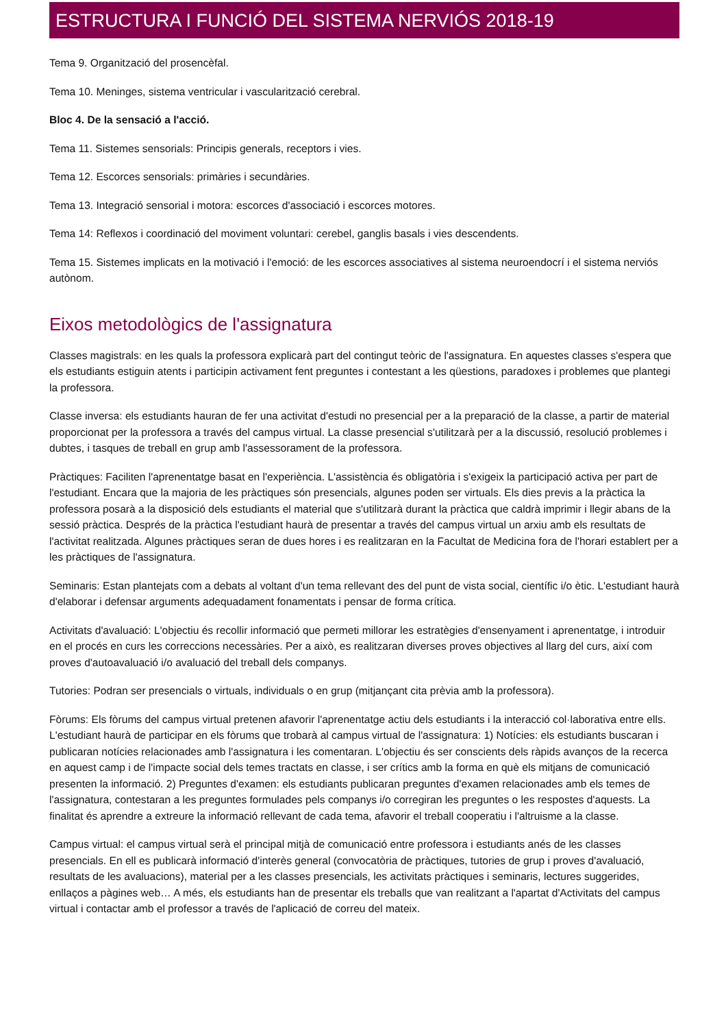ESTRUCTURA I FUNCIÓ DEL SISTEMA NERVIÓS 2018-19
Tema 9. Organització del prosencèfal.
Tema 10. Meninges, sistema ventricular i vascularització cerebral.
Bloc 4. De la sensació a l'acció.
Tema 11. Sistemes sensorials: Principis generals, receptors i vies.
Tema 12. Escorces sensorials: primàries i secundàries.
Tema 13. Integració sensorial i motora: escorces d'associació i escorces motores.
Tema 14: Reflexos i coordinació del moviment voluntari: cerebel, ganglis basals i vies descendents.
Tema 15. Sistemes implicats en la motivació i l'emoció: de les escorces associatives al sistema neuroendocrí i el sistema nerviós autònom.
Eixos metodològics de l'assignatura
Classes magistrals: en les quals la professora explicarà part del contingut teòric de l'assignatura. En aquestes classes s'espera que els estudiants estiguin atents i participin activament fent preguntes i contestant a les qüestions, paradoxes i problemes que plantegi la professora.
Classe inversa: els estudiants hauran de fer una activitat d'estudi no presencial per a la preparació de la classe, a partir de material proporcionat per la professora a través del campus virtual. La classe presencial s'utilitzarà per a la discussió, resolució problemes i dubtes, i tasques de treball en grup amb l'assessorament de la professora.
Pràctiques: Faciliten l'aprenentatge basat en l'experiència. L'assistència és obligatòria i s'exigeix la participació activa per part de l'estudiant. Encara que la majoria de les pràctiques són presencials, algunes poden ser virtuals. Els dies previs a la pràctica la professora posarà a la disposició dels estudiants el material que s'utilitzarà durant la pràctica que caldrà imprimir i llegir abans de la sessió pràctica. Després de la pràctica l'estudiant haurà de presentar a través del campus virtual un arxiu amb els resultats de l'activitat realitzada. Algunes pràctiques seran de dues hores i es realitzaran en la Facultat de Medicina fora de l'horari establert per a les pràctiques de l'assignatura.
Seminaris: Estan plantejats com a debats al voltant d'un tema rellevant des del punt de vista social, científic i/o ètic. L'estudiant haurà d'elaborar i defensar arguments adequadament fonamentats i pensar de forma crítica.
Activitats d'avaluació: L'objectiu és recollir informació que permeti millorar les estratègies d'ensenyament i aprenentatge, i introduir en el procés en curs les correccions necessàries. Per a això, es realitzaran diverses proves objectives al llarg del curs, així com proves d'autoavaluació i/o avaluació del treball dels companys.
Tutories: Podran ser presencials o virtuals, individuals o en grup (mitjançant cita prèvia amb la professora).
Fòrums: Els fòrums del campus virtual pretenen afavorir l'aprenentatge actiu dels estudiants i la interacció col·laborativa entre ells. L'estudiant haurà de participar en els fòrums que trobarà al campus virtual de l'assignatura: 1) Notícies: els estudiants buscaran i publicaran notícies relacionades amb l'assignatura i les comentaran. L'objectiu és ser conscients dels ràpids avanços de la recerca en aquest camp i de l'impacte social dels temes tractats en classe, i ser crítics amb la forma en què els mitjans de comunicació presenten la informació. 2) Preguntes d'examen: els estudiants publicaran preguntes d'examen relacionades amb els temes de l'assignatura, contestaran a les preguntes formulades pels companys i/o corregiran les preguntes o les respostes d'aquests. La finalitat és aprendre a extreure la informació rellevant de cada tema, afavorir el treball cooperatiu i l'altruisme a la classe.
Campus virtual: el campus virtual serà el principal mitjà de comunicació entre professora i estudiants anés de les classes presencials. En ell es publicarà informació d'interès general (convocatòria de pràctiques, tutories de grup i proves d'avaluació, resultats de les avaluacions), material per a les classes presencials, les activitats pràctiques i seminaris, lectures suggerides, enllaços a pàgines web… A més, els estudiants han de presentar els treballs que van realitzant a l'apartat d'Activitats del campus virtual i contactar amb el professor a través de l'aplicació de correu del mateix.